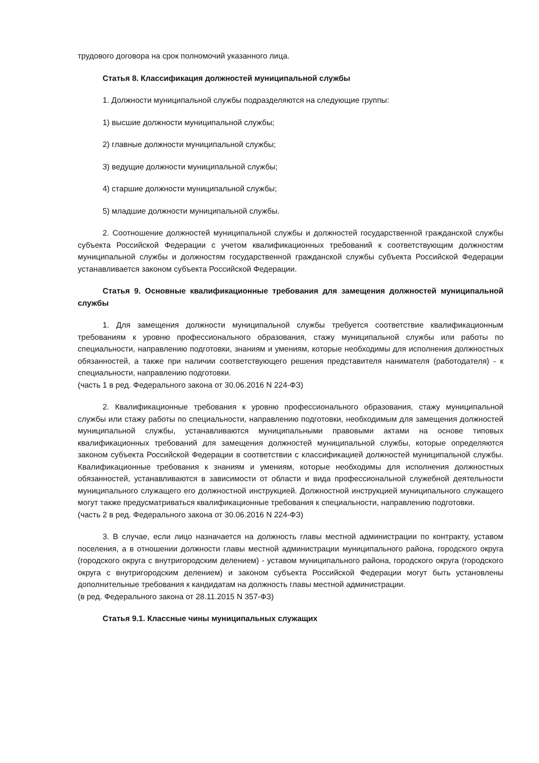трудового договора на срок полномочий указанного лица.
Статья 8. Классификация должностей муниципальной службы
1. Должности муниципальной службы подразделяются на следующие группы:
1) высшие должности муниципальной службы;
2) главные должности муниципальной службы;
3) ведущие должности муниципальной службы;
4) старшие должности муниципальной службы;
5) младшие должности муниципальной службы.
2. Соотношение должностей муниципальной службы и должностей государственной гражданской службы субъекта Российской Федерации с учетом квалификационных требований к соответствующим должностям муниципальной службы и должностям государственной гражданской службы субъекта Российской Федерации устанавливается законом субъекта Российской Федерации.
Статья 9. Основные квалификационные требования для замещения должностей муниципальной службы
1. Для замещения должности муниципальной службы требуется соответствие квалификационным требованиям к уровню профессионального образования, стажу муниципальной службы или работы по специальности, направлению подготовки, знаниям и умениям, которые необходимы для исполнения должностных обязанностей, а также при наличии соответствующего решения представителя нанимателя (работодателя) - к специальности, направлению подготовки.
(часть 1 в ред. Федерального закона от 30.06.2016 N 224-ФЗ)
2. Квалификационные требования к уровню профессионального образования, стажу муниципальной службы или стажу работы по специальности, направлению подготовки, необходимым для замещения должностей муниципальной службы, устанавливаются муниципальными правовыми актами на основе типовых квалификационных требований для замещения должностей муниципальной службы, которые определяются законом субъекта Российской Федерации в соответствии с классификацией должностей муниципальной службы. Квалификационные требования к знаниям и умениям, которые необходимы для исполнения должностных обязанностей, устанавливаются в зависимости от области и вида профессиональной служебной деятельности муниципального служащего его должностной инструкцией. Должностной инструкцией муниципального служащего могут также предусматриваться квалификационные требования к специальности, направлению подготовки.
(часть 2 в ред. Федерального закона от 30.06.2016 N 224-ФЗ)
3. В случае, если лицо назначается на должность главы местной администрации по контракту, уставом поселения, а в отношении должности главы местной администрации муниципального района, городского округа (городского округа с внутригородским делением) - уставом муниципального района, городского округа (городского округа с внутригородским делением) и законом субъекта Российской Федерации могут быть установлены дополнительные требования к кандидатам на должность главы местной администрации.
(в ред. Федерального закона от 28.11.2015 N 357-ФЗ)
Статья 9.1. Классные чины муниципальных служащих